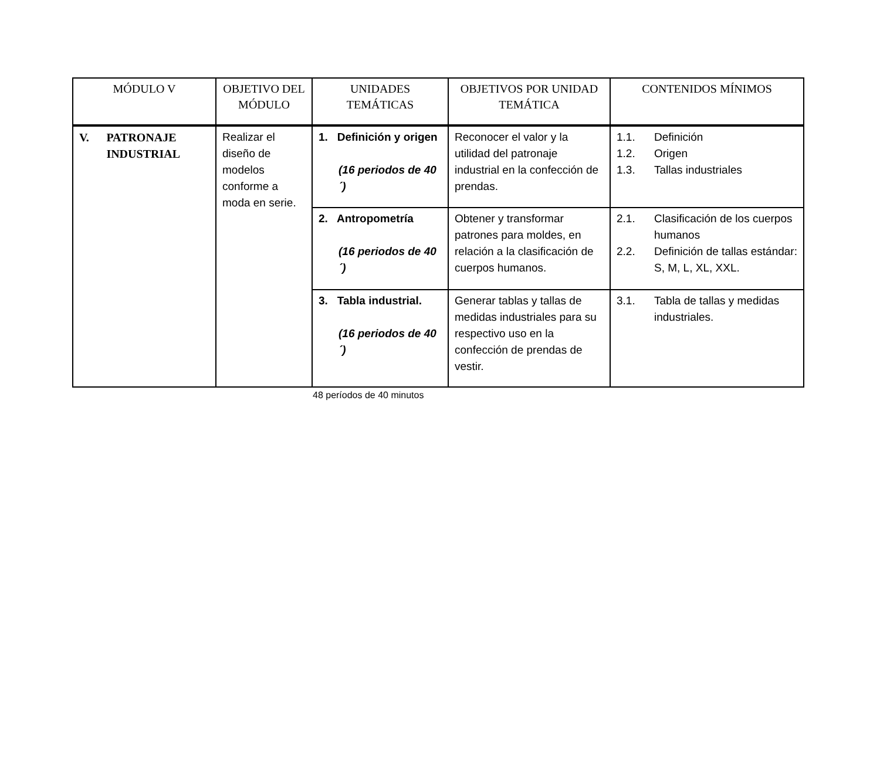| MÓDULO V | OBJETIVO DEL MÓDULO | UNIDADES TEMÁTICAS | OBJETIVOS POR UNIDAD TEMÁTICA | CONTENIDOS MÍNIMOS |
| --- | --- | --- | --- | --- |
| V. PATRONAJE INDUSTRIAL | Realizar el diseño de modelos conforme a moda en serie. | 1. Definición y origen (16 periodos de 40´) | Reconocer el valor y la utilidad del patronaje industrial en la confección de prendas. | 1.1. Definición 1.2. Origen 1.3. Tallas industriales |
| | | 2. Antropometría (16 periodos de 40´) | Obtener y transformar patrones para moldes, en relación a la clasificación de cuerpos humanos. | 2.1. Clasificación de los cuerpos humanos 2.2. Definición de tallas estándar: S, M, L, XL, XXL. |
| | | 3. Tabla industrial. (16 periodos de 40´) | Generar tablas y tallas de medidas industriales para su respectivo uso en la confección de prendas de vestir. | 3.1. Tabla de tallas y medidas industriales. |
48 períodos de 40 minutos